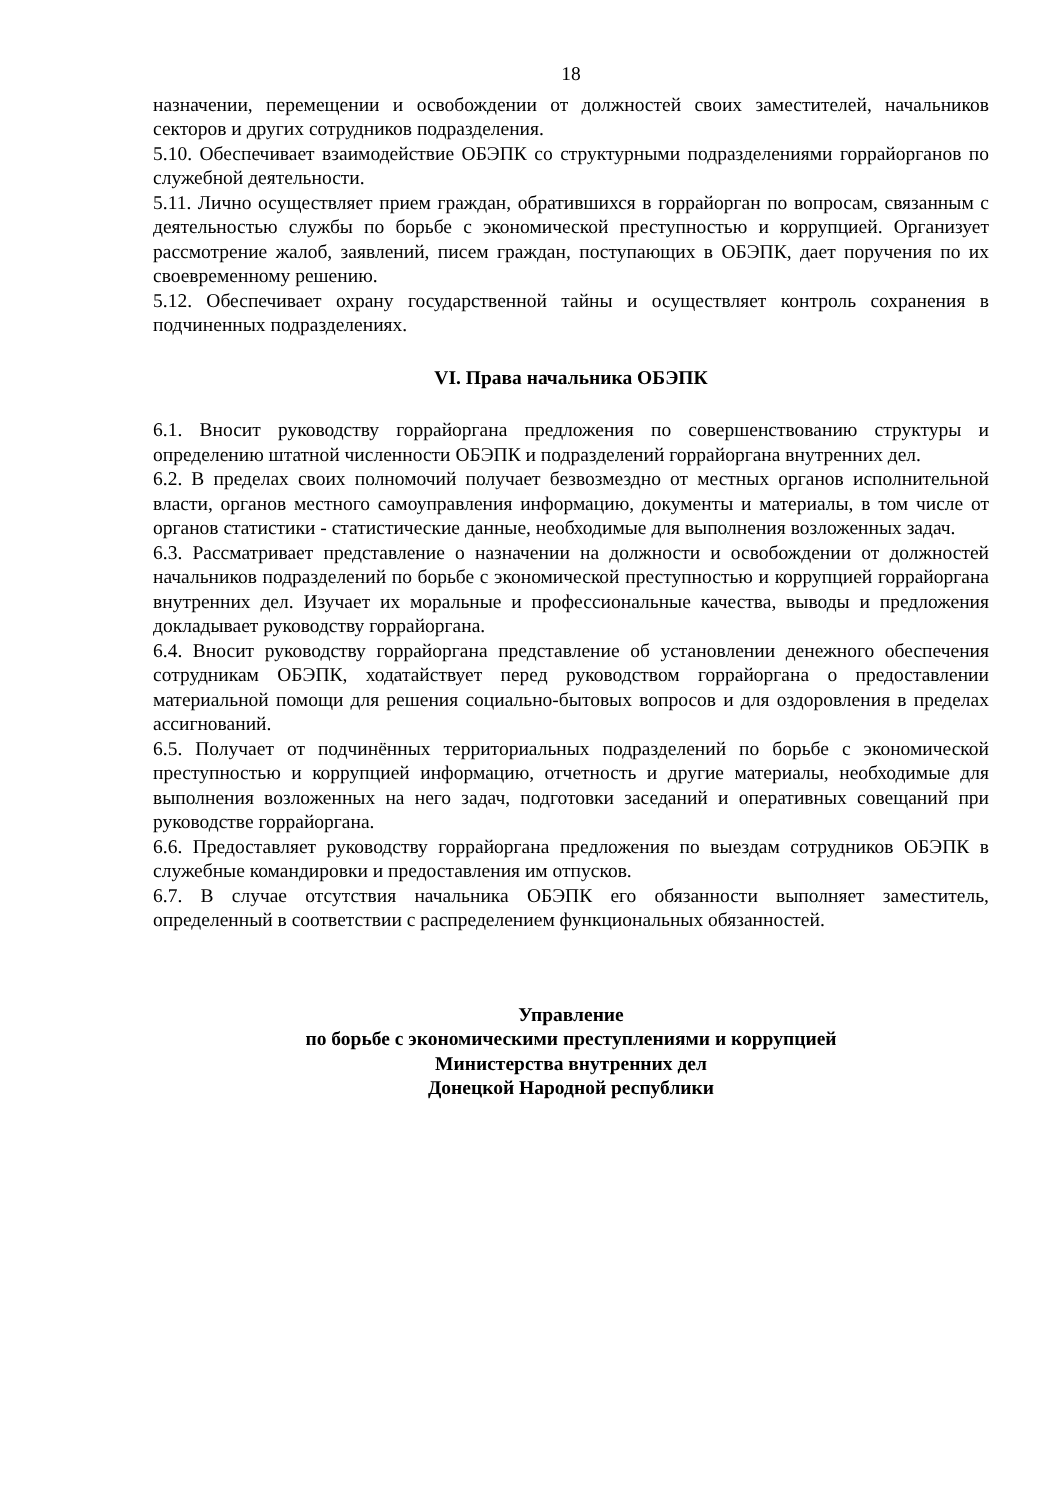18
назначении, перемещении и освобождении от должностей своих заместителей, начальников секторов и других сотрудников подразделения.
5.10. Обеспечивает взаимодействие ОБЭПК со структурными подразделениями горрайорганов по служебной деятельности.
5.11. Лично осуществляет прием граждан, обратившихся в горрайорган по вопросам, связанным с деятельностью службы по борьбе с экономической преступностью и коррупцией. Организует рассмотрение жалоб, заявлений, писем граждан, поступающих в ОБЭПК, дает поручения по их своевременному решению.
5.12. Обеспечивает охрану государственной тайны и осуществляет контроль сохранения в подчиненных подразделениях.
VI. Права начальника ОБЭПК
6.1. Вносит руководству горрайоргана предложения по совершенствованию структуры и определению штатной численности ОБЭПК и подразделений горрайоргана внутренних дел.
6.2. В пределах своих полномочий получает безвозмездно от местных органов исполнительной власти, органов местного самоуправления информацию, документы и материалы, в том числе от органов статистики - статистические данные, необходимые для выполнения возложенных задач.
6.3. Рассматривает представление о назначении на должности и освобождении от должностей начальников подразделений по борьбе с экономической преступностью и коррупцией горрайоргана внутренних дел. Изучает их моральные и профессиональные качества, выводы и предложения докладывает руководству горрайоргана.
6.4. Вносит руководству горрайоргана представление об установлении денежного обеспечения сотрудникам ОБЭПК, ходатайствует перед руководством горрайоргана о предоставлении материальной помощи для решения социально-бытовых вопросов и для оздоровления в пределах ассигнований.
6.5. Получает от подчинённых территориальных подразделений по борьбе с экономической преступностью и коррупцией информацию, отчетность и другие материалы, необходимые для выполнения возложенных на него задач, подготовки заседаний и оперативных совещаний при руководстве горрайоргана.
6.6. Предоставляет руководству горрайоргана предложения по выездам сотрудников ОБЭПК в служебные командировки и предоставления им отпусков.
6.7. В случае отсутствия начальника ОБЭПК его обязанности выполняет заместитель, определенный в соответствии с распределением функциональных обязанностей.
Управление
по борьбе с экономическими преступлениями и коррупцией
Министерства внутренних дел
Донецкой Народной республики